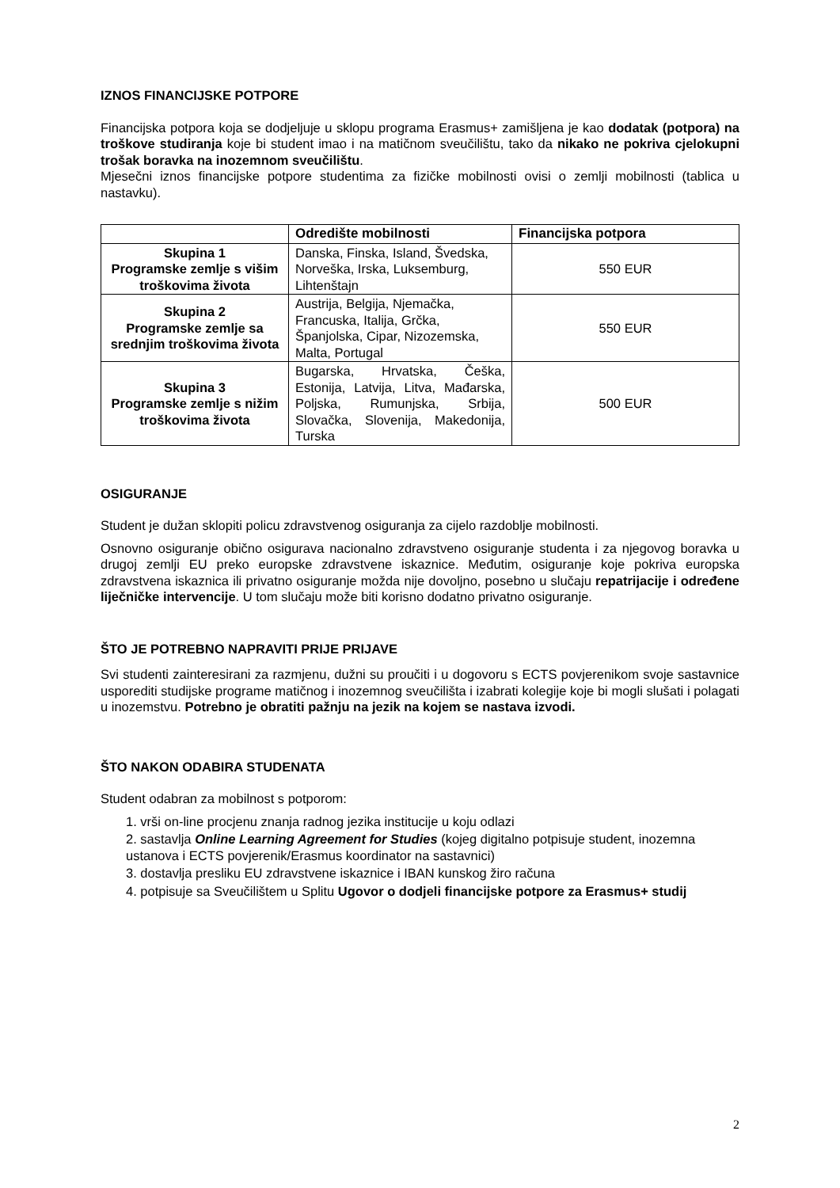IZNOS FINANCIJSKE POTPORE
Financijska potpora koja se dodjeljuje u sklopu programa Erasmus+ zamišljena je kao dodatak (potpora) na troškove studiranja koje bi student imao i na matičnom sveučilištu, tako da nikako ne pokriva cjelokupni trošak boravka na inozemnom sveučilištu.
Mjesečni iznos financijske potpore studentima za fizičke mobilnosti ovisi o zemlji mobilnosti (tablica u nastavku).
| | Odredište mobilnosti | Financijska potpora |
| --- | --- | --- |
| Skupina 1 Programske zemlje s višim troškovima života | Danska, Finska, Island, Švedska, Norveška, Irska, Luksemburg, Lihtenštajn | 550 EUR |
| Skupina 2 Programske zemlje sa srednjim troškovima života | Austrija, Belgija, Njemačka, Francuska, Italija, Grčka, Španjolska, Cipar, Nizozemska, Malta, Portugal | 550 EUR |
| Skupina 3 Programske zemlje s nižim troškovima života | Bugarska, Hrvatska, Češka, Estonija, Latvija, Litva, Mađarska, Poljska, Rumunjska, Srbija, Slovačka, Slovenija, Makedonija, Turska | 500 EUR |
OSIGURANJE
Student je dužan sklopiti policu zdravstvenog osiguranja za cijelo razdoblje mobilnosti.
Osnovno osiguranje obično osigurava nacionalno zdravstveno osiguranje studenta i za njegovog boravka u drugoj zemlji EU preko europske zdravstvene iskaznice. Međutim, osiguranje koje pokriva europska zdravstvena iskaznica ili privatno osiguranje možda nije dovoljno, posebno u slučaju repatrijacije i određene liječničke intervencije. U tom slučaju može biti korisno dodatno privatno osiguranje.
ŠTO JE POTREBNO NAPRAVITI PRIJE PRIJAVE
Svi studenti zainteresirani za razmjenu, dužni su proučiti i u dogovoru s ECTS povjerenikom svoje sastavnice usporediti studijske programe matičnog i inozemnog sveučilišta i izabrati kolegije koje bi mogli slušati i polagati u inozemstvu. Potrebno je obratiti pažnju na jezik na kojem se nastava izvodi.
ŠTO NAKON ODABIRA STUDENATA
Student odabran za mobilnost s potporom:
1. vrši on-line procjenu znanja radnog jezika institucije u koju odlazi
2. sastavlja Online Learning Agreement for Studies (kojeg digitalno potpisuje student, inozemna ustanova i ECTS povjerenik/Erasmus koordinator na sastavnici)
3. dostavlja presliku EU zdravstvene iskaznice i IBAN kunskog žiro računa
4. potpisuje sa Sveučilištem u Splitu Ugovor o dodjeli financijske potpore za Erasmus+ studij
2